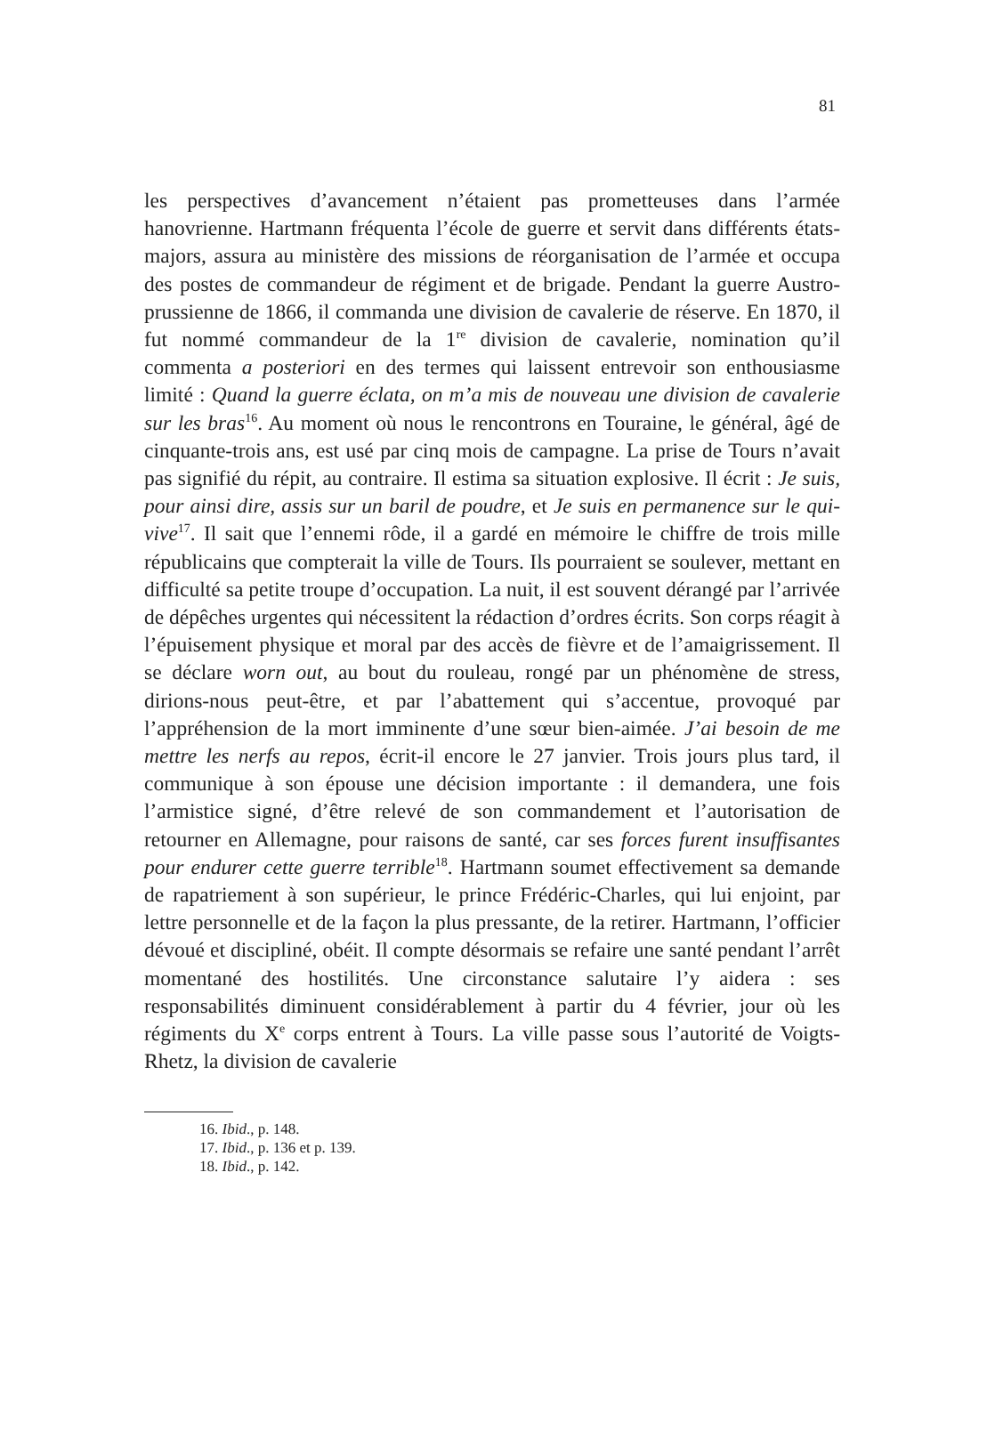81
les perspectives d’avancement n’étaient pas prometteuses dans l’armée hanovrienne. Hartmann fréquenta l’école de guerre et servit dans différents états-majors, assura au ministère des missions de réorganisation de l’armée et occupa des postes de commandeur de régiment et de brigade. Pendant la guerre Austro-prussienne de 1866, il commanda une division de cavalerie de réserve. En 1870, il fut nommé commandeur de la 1<sup>re</sup> division de cavalerie, nomination qu’il commenta a posteriori en des termes qui laissent entrevoir son enthousiasme limité : Quand la guerre éclata, on m’a mis de nouveau une division de cavalerie sur les bras<sup>16</sup>. Au moment où nous le rencontrons en Touraine, le général, âgé de cinquante-trois ans, est usé par cinq mois de campagne. La prise de Tours n’avait pas signifié du répit, au contraire. Il estima sa situation explosive. Il écrit : Je suis, pour ainsi dire, assis sur un baril de poudre, et Je suis en permanence sur le qui-vive<sup>17</sup>. Il sait que l’ennemi rôde, il a gardé en mémoire le chiffre de trois mille républicains que compterait la ville de Tours. Ils pourraient se soulever, mettant en difficulté sa petite troupe d’occupation. La nuit, il est souvent dérangé par l’arrivée de dépêches urgentes qui nécessitent la rédaction d’ordres écrits. Son corps réagit à l’épuisement physique et moral par des accès de fièvre et de l’amaigrissement. Il se déclare worn out, au bout du rouleau, rongé par un phénomène de stress, dirions-nous peut-être, et par l’abattement qui s’accentue, provoqué par l’appréhension de la mort imminente d’une sœur bien-aimée. J’ai besoin de me mettre les nerfs au repos, écrit-il encore le 27 janvier. Trois jours plus tard, il communique à son épouse une décision importante : il demandera, une fois l’armistice signé, d’être relevé de son commandement et l’autorisation de retourner en Allemagne, pour raisons de santé, car ses forces furent insuffisantes pour endurer cette guerre terrible<sup>18</sup>. Hartmann soumet effectivement sa demande de rapatriement à son supérieur, le prince Frédéric-Charles, qui lui enjoint, par lettre personnelle et de la façon la plus pressante, de la retirer. Hartmann, l’officier dévoué et discipliné, obéit. Il compte désormais se refaire une santé pendant l’arrêt momentané des hostilités. Une circonstance salutaire l’y aidera : ses responsabilités diminuent considérablement à partir du 4 février, jour où les régiments du X<sup>e</sup> corps entrent à Tours. La ville passe sous l’autorité de Voigts-Rhetz, la division de cavalerie
16. Ibid., p. 148.
17. Ibid., p. 136 et p. 139.
18. Ibid., p. 142.